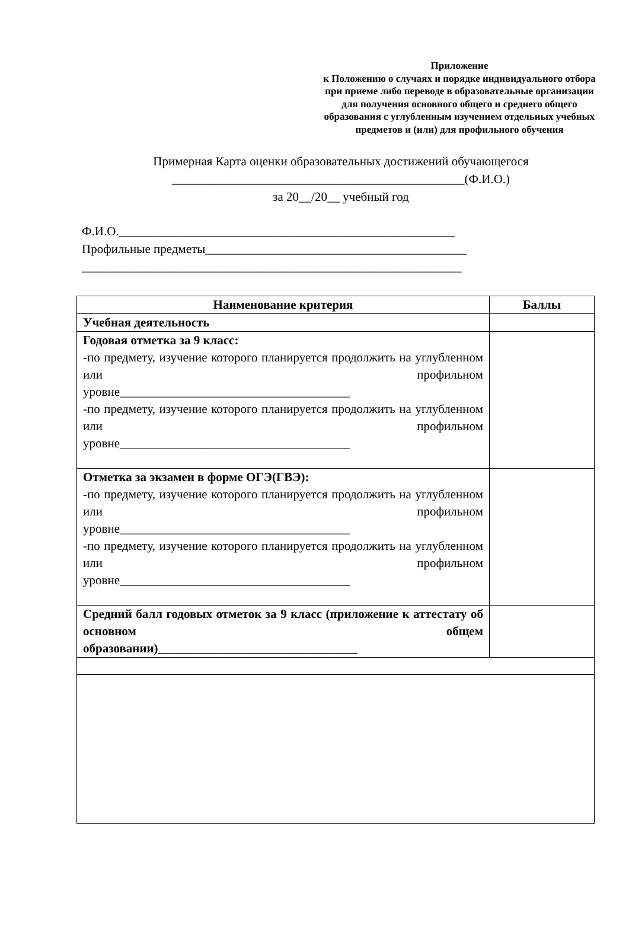Приложение
к Положению о случаях и порядке индивидуального отбора при приеме либо переводе в образовательные организации для получения основного общего и среднего общего образования с углубленным изучением отдельных учебных предметов и (или) для профильного обучения
Примерная Карта оценки образовательных достижений обучающегося
_______________________________________________(Ф.И.О.)
за 20__/20__ учебный год
Ф.И.О.______________________________________________________
Профильные предметы__________________________________________
_____________________________________________________________
| Наименование критерия | Баллы |
| --- | --- |
| Учебная деятельность | |
| Годовая отметка за 9 класс: -по предмету, изучение которого планируется продолжить на углубленном или профильном уровне_____________________________________ -по предмету, изучение которого планируется продолжить на углубленном или профильном уровне_____________________________________ | |
| Отметка за экзамен в форме ОГЭ(ГВЭ): -по предмету, изучение которого планируется продолжить на углубленном или профильном уровне_____________________________________ -по предмету, изучение которого планируется продолжить на углубленном или профильном уровне_____________________________________ | |
| Средний балл годовых отметок за 9 класс (приложение к аттестату об основном общем образовании)________________________________ | |